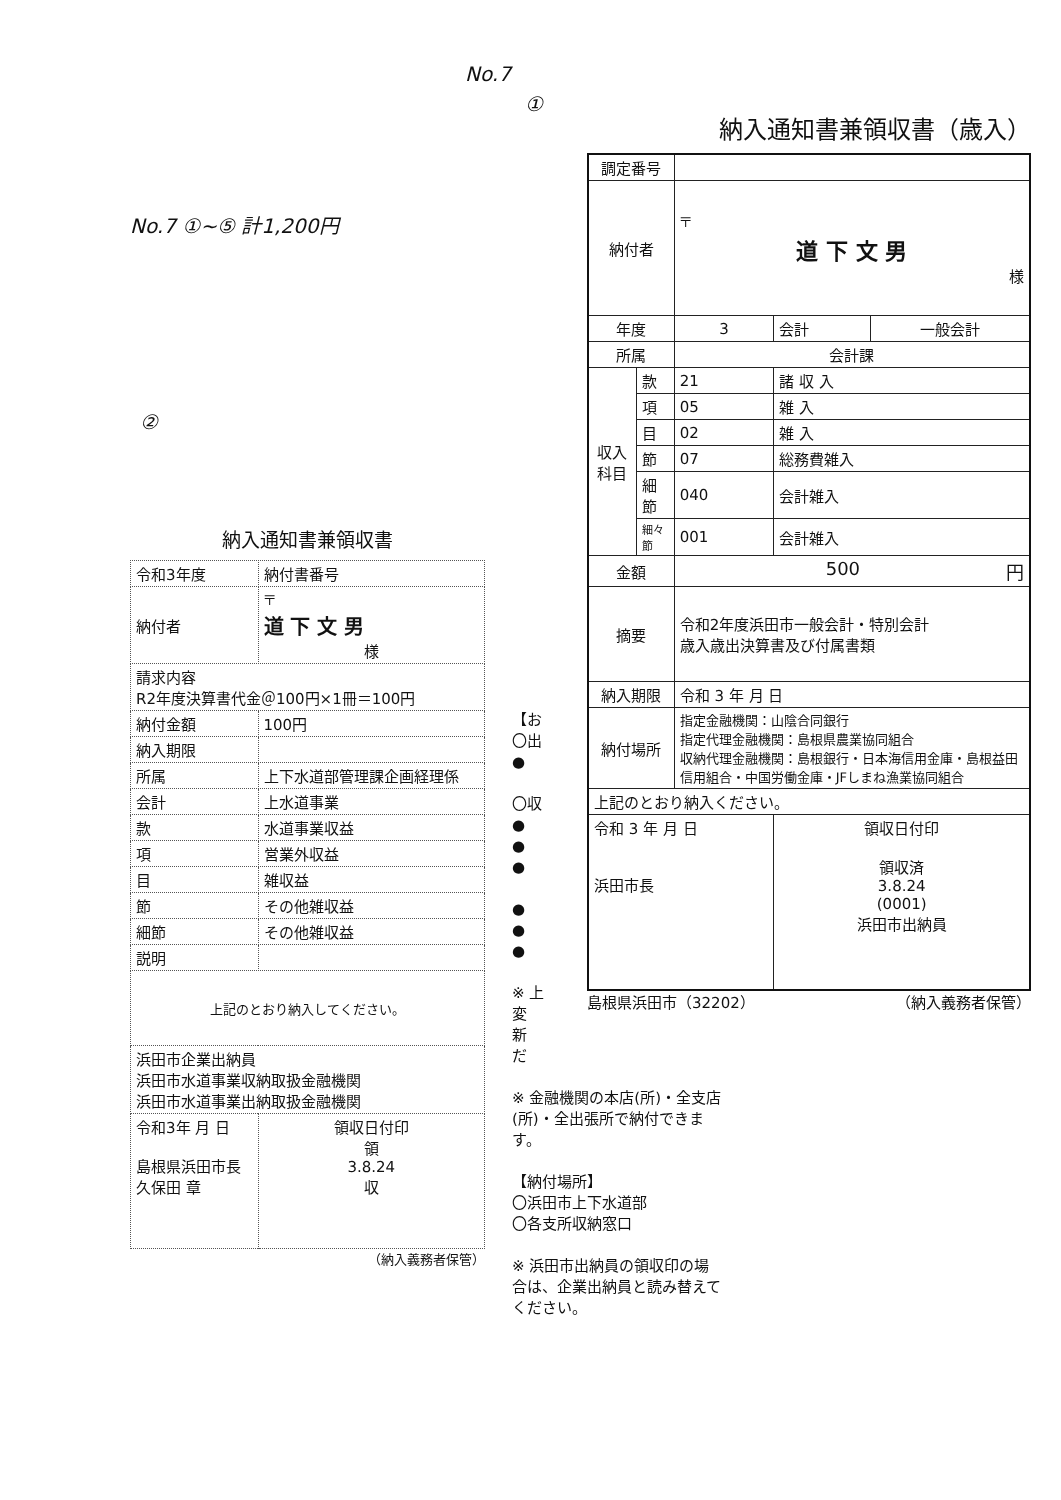No.7
①
No.7 ①~⑤ 計1,200円
②
納入通知書兼領収書（歳入）
| 調定番号 | | | | |
| 納付者 | | 〒 道 下 文 男 様 | | |
| 年度 | | 3 | 会計 | 一般会計 |
| 所属 | | 会計課 | | |
| 収入科目 | 款 | 21 | 諸 収 入 | |
| | 項 | 05 | 雑 入 | |
| | 目 | 02 | 雑 入 | |
| | 節 | 07 | 総務費雑入 | |
| | 細節 | 040 | 会計雑入 | |
| | 細々節 | 001 | 会計雑入 | |
| 金額 | | 500 円 | | |
| 摘要 | | 令和2年度浜田市一般会計・特別会計 歳入歳出決算書及び付属書類 | | |
| 納入期限 | | 令和 3 年 月 日 | | |
| 納付場所 | | 指定金融機関：山陰合同銀行 指定代理金融機関：島根県農業協同組合 収納代理金融機関：島根銀行・日本海信用金庫・島根益田信用組合・中国労働金庫・JFしまね漁業協同組合 | | |
| 上記のとおり納入ください。 | | | | |
| 令和 3 年 月 日 浜田市長 | | | 領収日付印 領収済 3.8.24 (0001) 浜田市出納員 | |
島根県浜田市（32202） （納入義務者保管）
納入通知書兼領収書
| 令和3年度 | 納付書番号 | |
| 納付者 | 〒 道 下 文 男 様 | |
| 請求内容 R2年度決算書代金＠100円×1冊＝100円 | | |
| 納付金額 | 100円 | |
| 納入期限 | | |
| 所属 | 上下水道部管理課企画経理係 | |
| 会計 | 上水道事業 | |
| 款 | 水道事業収益 | |
| 項 | 営業外収益 | |
| 目 | 雑収益 | |
| 節 | その他雑収益 | |
| 細節 | その他雑収益 | |
| 説明 | | |
| 上記のとおり納入してください。 | | |
| 浜田市企業出納員 浜田市水道事業収納取扱金融機関 浜田市水道事業出納取扱金融機関 | | |
| 令和3年 月 日 島根県浜田市長 久保田 章 | | 領収日付印 領 3.8.24 収 |
（納入義務者保管）
【お
〇出
●
〇収
●
●
●
●
●
●
※ 上
変
新
だ
※ 金融機関の本店(所)・全支店(所)・全出張所で納付できます。
【納付場所】
〇浜田市上下水道部
〇各支所収納窓口
※ 浜田市出納員の領収印の場合は、企業出納員と読み替えてください。